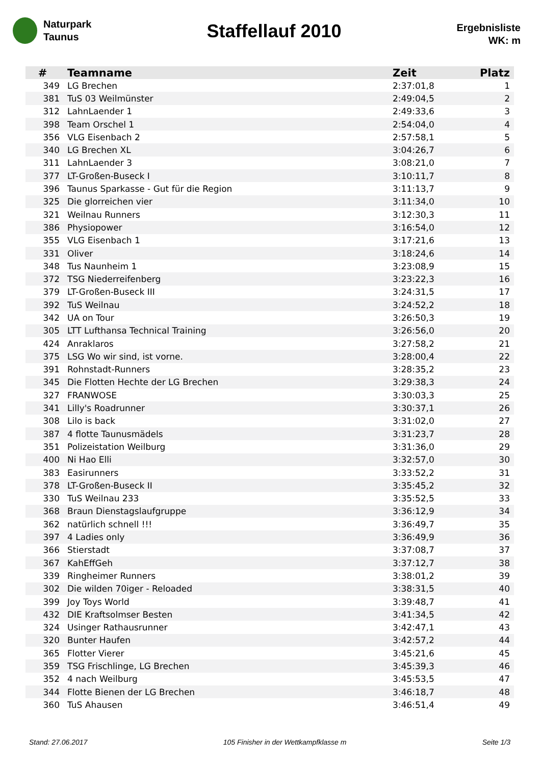Naturpark
Taunus
Staffellauf 2010
Ergebnisliste
WK: m
| # | Teamname | Zeit | Platz |
| --- | --- | --- | --- |
| 349 | LG Brechen | 2:37:01,8 | 1 |
| 381 | TuS 03 Weilmünster | 2:49:04,5 | 2 |
| 312 | LahnLaender 1 | 2:49:33,6 | 3 |
| 398 | Team Orschel 1 | 2:54:04,0 | 4 |
| 356 | VLG Eisenbach 2 | 2:57:58,1 | 5 |
| 340 | LG Brechen XL | 3:04:26,7 | 6 |
| 311 | LahnLaender 3 | 3:08:21,0 | 7 |
| 377 | LT-Großen-Buseck I | 3:10:11,7 | 8 |
| 396 | Taunus Sparkasse - Gut für die Region | 3:11:13,7 | 9 |
| 325 | Die glorreichen vier | 3:11:34,0 | 10 |
| 321 | Weilnau Runners | 3:12:30,3 | 11 |
| 386 | Physiopower | 3:16:54,0 | 12 |
| 355 | VLG Eisenbach 1 | 3:17:21,6 | 13 |
| 331 | Oliver | 3:18:24,6 | 14 |
| 348 | Tus Naunheim 1 | 3:23:08,9 | 15 |
| 372 | TSG Niederreifenberg | 3:23:22,3 | 16 |
| 379 | LT-Großen-Buseck III | 3:24:31,5 | 17 |
| 392 | TuS Weilnau | 3:24:52,2 | 18 |
| 342 | UA on Tour | 3:26:50,3 | 19 |
| 305 | LTT Lufthansa Technical Training | 3:26:56,0 | 20 |
| 424 | Anraklaros | 3:27:58,2 | 21 |
| 375 | LSG Wo wir sind, ist vorne. | 3:28:00,4 | 22 |
| 391 | Rohnstadt-Runners | 3:28:35,2 | 23 |
| 345 | Die Flotten Hechte der LG Brechen | 3:29:38,3 | 24 |
| 327 | FRANWOSE | 3:30:03,3 | 25 |
| 341 | Lilly's Roadrunner | 3:30:37,1 | 26 |
| 308 | Lilo is back | 3:31:02,0 | 27 |
| 387 | 4 flotte Taunusmädels | 3:31:23,7 | 28 |
| 351 | Polizeistation Weilburg | 3:31:36,0 | 29 |
| 400 | Ni Hao Elli | 3:32:57,0 | 30 |
| 383 | Easirunners | 3:33:52,2 | 31 |
| 378 | LT-Großen-Buseck II | 3:35:45,2 | 32 |
| 330 | TuS Weilnau 233 | 3:35:52,5 | 33 |
| 368 | Braun Dienstagslaufgruppe | 3:36:12,9 | 34 |
| 362 | natürlich schnell !!! | 3:36:49,7 | 35 |
| 397 | 4 Ladies only | 3:36:49,9 | 36 |
| 366 | Stierstadt | 3:37:08,7 | 37 |
| 367 | KahEffGeh | 3:37:12,7 | 38 |
| 339 | Ringheimer Runners | 3:38:01,2 | 39 |
| 302 | Die wilden 70iger - Reloaded | 3:38:31,5 | 40 |
| 399 | Joy Toys World | 3:39:48,7 | 41 |
| 432 | DIE Kraftsolmser Besten | 3:41:34,5 | 42 |
| 324 | Usinger Rathausrunner | 3:42:47,1 | 43 |
| 320 | Bunter Haufen | 3:42:57,2 | 44 |
| 365 | Flotter Vierer | 3:45:21,6 | 45 |
| 359 | TSG Frischlinge, LG Brechen | 3:45:39,3 | 46 |
| 352 | 4 nach Weilburg | 3:45:53,5 | 47 |
| 344 | Flotte Bienen der LG Brechen | 3:46:18,7 | 48 |
| 360 | TuS Ahausen | 3:46:51,4 | 49 |
Stand: 27.06.2017 105 Finisher in der Wettkampfklasse m Seite 1/3